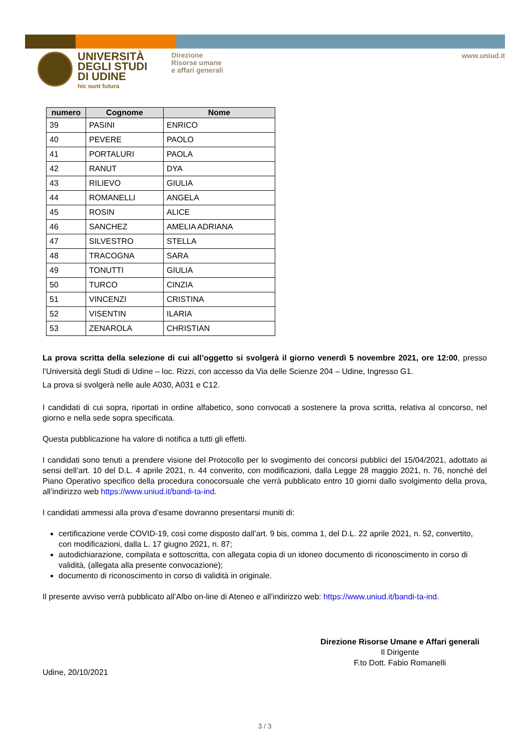UNIVERSITÀ
DEGLI STUDI
DI UDINE
hic sunt futura
Direzione
Risorse umane
e affari generali
www.uniud.it
| numero | Cognome | Nome |
| --- | --- | --- |
| 39 | PASINI | ENRICO |
| 40 | PEVERE | PAOLO |
| 41 | PORTALURI | PAOLA |
| 42 | RANUT | DYA |
| 43 | RILIEVO | GIULIA |
| 44 | ROMANELLI | ANGELA |
| 45 | ROSIN | ALICE |
| 46 | SANCHEZ | AMELIA ADRIANA |
| 47 | SILVESTRO | STELLA |
| 48 | TRACOGNA | SARA |
| 49 | TONUTTI | GIULIA |
| 50 | TURCO | CINZIA |
| 51 | VINCENZI | CRISTINA |
| 52 | VISENTIN | ILARIA |
| 53 | ZENAROLA | CHRISTIAN |
La prova scritta della selezione di cui all’oggetto si svolgerà il giorno venerdì 5 novembre 2021, ore 12:00, presso l’Università degli Studi di Udine – loc. Rizzi, con accesso da Via delle Scienze 204 – Udine, Ingresso G1.
La prova si svolgerà nelle aule A030, A031 e C12.
I candidati di cui sopra, riportati in ordine alfabetico, sono convocati a sostenere la prova scritta, relativa al concorso, nel giorno e nella sede sopra specificata.
Questa pubblicazione ha valore di notifica a tutti gli effetti.
I candidati sono tenuti a prendere visione del Protocollo per lo svogimento dei concorsi pubblici del 15/04/2021, adottato ai sensi dell’art. 10 del D.L. 4 aprile 2021, n. 44 converito, con modificazioni, dalla Legge 28 maggio 2021, n. 76, nonché del Piano Operativo specifico della procedura conocorsuale che verrà pubblicato entro 10 giorni dallo svolgimento della prova, all’indirizzo web https://www.uniud.it/bandi-ta-ind.
I candidati ammessi alla prova d’esame dovranno presentarsi muniti di:
certificazione verde COVID-19, così come disposto dall’art. 9 bis, comma 1, del D.L. 22 aprile 2021, n. 52, convertito, con modificazioni, dalla L. 17 giugno 2021, n. 87;
autodichiarazione, compilata e sottoscritta, con allegata copia di un idoneo documento di riconoscimento in corso di validità, (allegata alla presente convocazione);
documento di riconoscimento in corso di validità in originale.
Il presente avviso verrà pubblicato all’Albo on-line di Ateneo e all’indirizzo web: https://www.uniud.it/bandi-ta-ind.
Direzione Risorse Umane e Affari generali
Il Dirigente
F.to Dott. Fabio Romanelli
Udine, 20/10/2021
3 / 3